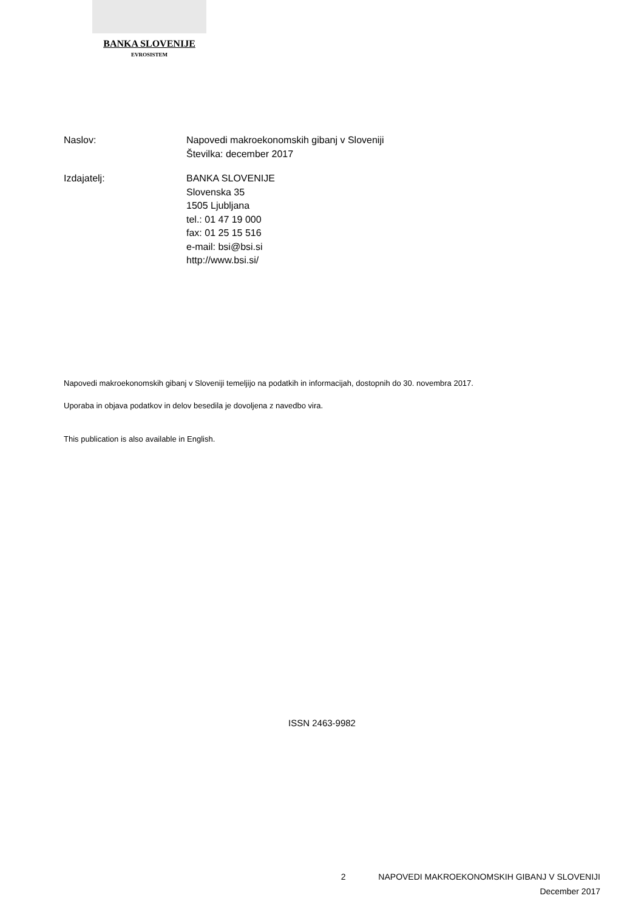BANKA SLOVENIJE
EVROSISTEM
Naslov: Napovedi makroekonomskih gibanj v Sloveniji
Številka: december 2017
Izdajatelj: BANKA SLOVENIJE
Slovenska 35
1505 Ljubljana
tel.: 01 47 19 000
fax: 01 25 15 516
e-mail: bsi@bsi.si
http://www.bsi.si/
Napovedi makroekonomskih gibanj v Sloveniji temeljijo na podatkih in informacijah, dostopnih do 30. novembra 2017.
Uporaba in objava podatkov in delov besedila je dovoljena z navedbo vira.
This publication is also available in English.
ISSN 2463-9982
2 NAPOVEDI MAKROEKONOMSKIH GIBANJ V SLOVENIJI
December 2017